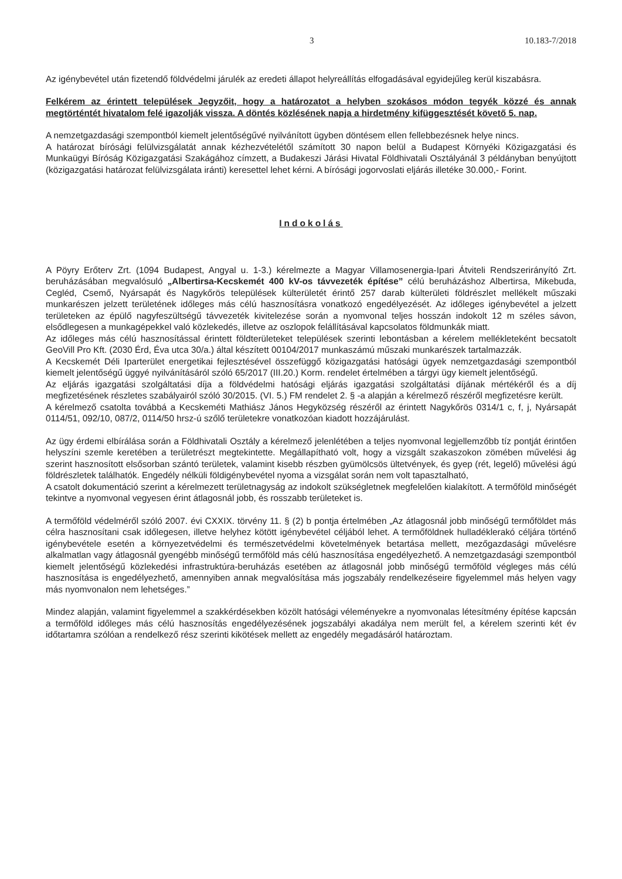3 10.183-7/2018
Az igénybevétel után fizetendő földvédelmi járulék az eredeti állapot helyreállítás elfogadásával egyidejűleg kerül kiszabásra.
Felkérem az érintett települések Jegyzőit, hogy a határozatot a helyben szokásos módon tegyék közzé és annak megtörténtét hivatalom felé igazolják vissza. A döntés közlésének napja a hirdetmény kifüggesztését követő 5. nap.
A nemzetgazdasági szempontból kiemelt jelentőségűvé nyilvánított ügyben döntésem ellen fellebbezésnek helye nincs.
A határozat bírósági felülvizsgálatát annak kézhezvételétől számított 30 napon belül a Budapest Környéki Közigazgatási és Munkaügyi Bíróság Közigazgatási Szakágához címzett, a Budakeszi Járási Hivatal Földhivatali Osztályánál 3 példányban benyújtott (közigazgatási határozat felülvizsgálata iránti) keresettel lehet kérni. A bírósági jogorvoslati eljárás illetéke 30.000,- Forint.
Indokolás
A Pöyry Erőterv Zrt. (1094 Budapest, Angyal u. 1-3.) kérelmezte a Magyar Villamosenergia-Ipari Átviteli Rendszerirányító Zrt. beruházásában megvalósuló „Albertirsa-Kecskemét 400 kV-os távvezeték építése” célú beruházáshoz Albertirsa, Mikebuda, Cegléd, Csemő, Nyársapát és Nagykőrös települések külterületét érintő 257 darab külterületi földrészlet mellékelt műszaki munkarészen jelzett területének időleges más célú hasznosításra vonatkozó engedélyezését. Az időleges igénybevétel a jelzett területeken az épülő nagyfeszültségű távvezeték kivitelezése során a nyomvonal teljes hosszán indokolt 12 m széles sávon, elsődlegesen a munkagépekkel való közlekedés, illetve az oszlopok felállításával kapcsolatos földmunkák miatt.
Az időleges más célú hasznosítással érintett földterületeket települések szerinti lebontásban a kérelem mellékleteként becsatolt GeoVill Pro Kft. (2030 Érd, Éva utca 30/a.) által készített 00104/2017 munkaszámú műszaki munkarészek tartalmazzák.
A Kecskemét Déli Iparterület energetikai fejlesztésével összefüggő közigazgatási hatósági ügyek nemzetgazdasági szempontból kiemelt jelentőségű üggyé nyilvánításáról szóló 65/2017 (III.20.) Korm. rendelet értelmében a tárgyi ügy kiemelt jelentőségű.
Az eljárás igazgatási szolgáltatási díja a földvédelmi hatósági eljárás igazgatási szolgáltatási díjának mértékéről és a díj megfizetésének részletes szabályairól szóló 30/2015. (VI. 5.) FM rendelet 2. § -a alapján a kérelmező részéről megfizetésre került.
A kérelmező csatolta továbbá a Kecskeméti Mathiász János Hegyközség részéről az érintett Nagykőrös 0314/1 c, f, j, Nyársapát 0114/51, 092/10, 087/2, 0114/50 hrsz-ú szőlő területekre vonatkozóan kiadott hozzájárulást.
Az ügy érdemi elbírálása során a Földhivatali Osztály a kérelmező jelenlétében a teljes nyomvonal legjellemzőbb tíz pontját érintően helyszíni szemle keretében a területrészt megtekintette. Megállapítható volt, hogy a vizsgált szakaszokon zömében művelési ág szerint hasznosított elsősorban szántó területek, valamint kisebb részben gyümölcsös ültetvények, és gyep (rét, legelő) művelési ágú földrészletek találhatók. Engedély nélküli földigénybevétel nyoma a vizsgálat során nem volt tapasztalható,
A csatolt dokumentáció szerint a kérelmezett területnagyság az indokolt szükségletnek megfelelően kialakított. A termőföld minőségét tekintve a nyomvonal vegyesen érint átlagosnál jobb, és rosszabb területeket is.
A termőföld védelméről szóló 2007. évi CXXIX. törvény 11. § (2) b pontja értelmében „Az átlagosnál jobb minőségű termőföldet más célra hasznosítani csak időlegesen, illetve helyhez kötött igénybevétel céljából lehet. A termőföldnek hulladéklerakó céljára történő igénybevétele esetén a környezetvédelmi és természetvédelmi követelmények betartása mellett, mezőgazdasági művelésre alkalmatlan vagy átlagosnál gyengébb minőségű termőföld más célú hasznosítása engedélyezhető. A nemzetgazdasági szempontból kiemelt jelentőségű közlekedési infrastruktúra-beruházás esetében az átlagosnál jobb minőségű termőföld végleges más célú hasznosítása is engedélyezhető, amennyiben annak megvalósítása más jogszabály rendelkezéseire figyelemmel más helyen vagy más nyomvonalon nem lehetséges.”
Mindez alapján, valamint figyelemmel a szakkérdésekben közölt hatósági véleményekre a nyomvonalas létesítmény építése kapcsán a termőföld időleges más célú hasznosítás engedélyezésének jogszabályi akadálya nem merült fel, a kérelem szerinti két év időtartamra szólóan a rendelkező rész szerinti kikötések mellett az engedély megadásáról határoztam.